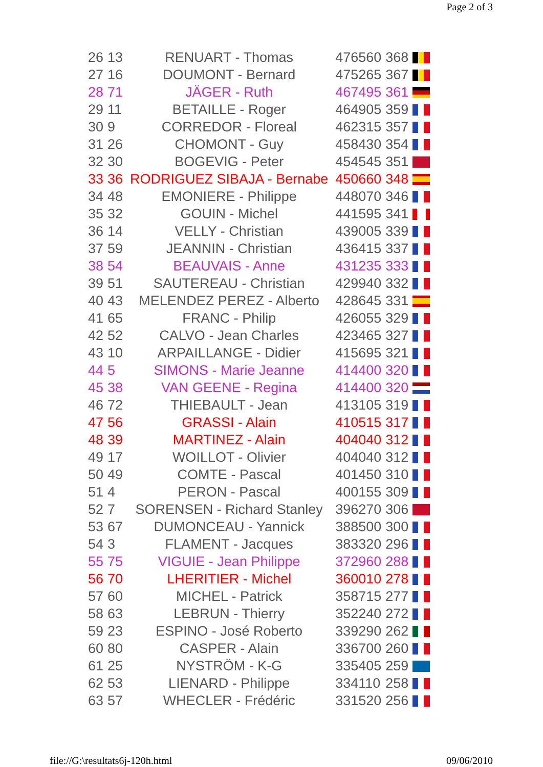Page 2 of 3
| 26 | 13 | RENUART - Thomas | 476560 | 368 | |
| 27 | 16 | DOUMONT - Bernard | 475265 | 367 | |
| 28 | 71 | JÄGER - Ruth | 467495 | 361 | |
| 29 | 11 | BETAILLE - Roger | 464905 | 359 | |
| 30 | 9 | CORREDOR - Floreal | 462315 | 357 | |
| 31 | 26 | CHOMONT - Guy | 458430 | 354 | |
| 32 | 30 | BOGEVIG - Peter | 454545 | 351 | |
| 33 | 36 | RODRIGUEZ SIBAJA - Bernabe | 450660 | 348 | |
| 34 | 48 | EMONIERE - Philippe | 448070 | 346 | |
| 35 | 32 | GOUIN - Michel | 441595 | 341 | |
| 36 | 14 | VELLY - Christian | 439005 | 339 | |
| 37 | 59 | JEANNIN - Christian | 436415 | 337 | |
| 38 | 54 | BEAUVAIS - Anne | 431235 | 333 | |
| 39 | 51 | SAUTEREAU - Christian | 429940 | 332 | |
| 40 | 43 | MELENDEZ PEREZ - Alberto | 428645 | 331 | |
| 41 | 65 | FRANC - Philip | 426055 | 329 | |
| 42 | 52 | CALVO - Jean Charles | 423465 | 327 | |
| 43 | 10 | ARPAILLANGE - Didier | 415695 | 321 | |
| 44 | 5 | SIMONS - Marie Jeanne | 414400 | 320 | |
| 45 | 38 | VAN GEENE - Regina | 414400 | 320 | |
| 46 | 72 | THIEBAULT - Jean | 413105 | 319 | |
| 47 | 56 | GRASSI - Alain | 410515 | 317 | |
| 48 | 39 | MARTINEZ - Alain | 404040 | 312 | |
| 49 | 17 | WOILLOT - Olivier | 404040 | 312 | |
| 50 | 49 | COMTE - Pascal | 401450 | 310 | |
| 51 | 4 | PERON - Pascal | 400155 | 309 | |
| 52 | 7 | SORENSEN - Richard Stanley | 396270 | 306 | |
| 53 | 67 | DUMONCEAU - Yannick | 388500 | 300 | |
| 54 | 3 | FLAMENT - Jacques | 383320 | 296 | |
| 55 | 75 | VIGUIE - Jean Philippe | 372960 | 288 | |
| 56 | 70 | LHERITIER - Michel | 360010 | 278 | |
| 57 | 60 | MICHEL - Patrick | 358715 | 277 | |
| 58 | 63 | LEBRUN - Thierry | 352240 | 272 | |
| 59 | 23 | ESPINO - José Roberto | 339290 | 262 | |
| 60 | 80 | CASPER - Alain | 336700 | 260 | |
| 61 | 25 | NYSTRÖM - K-G | 335405 | 259 | |
| 62 | 53 | LIENARD - Philippe | 334110 | 258 | |
| 63 | 57 | WHECLER - Frédéric | 331520 | 256 | |
file://G:\resultats6j-120h.html
09/06/2010